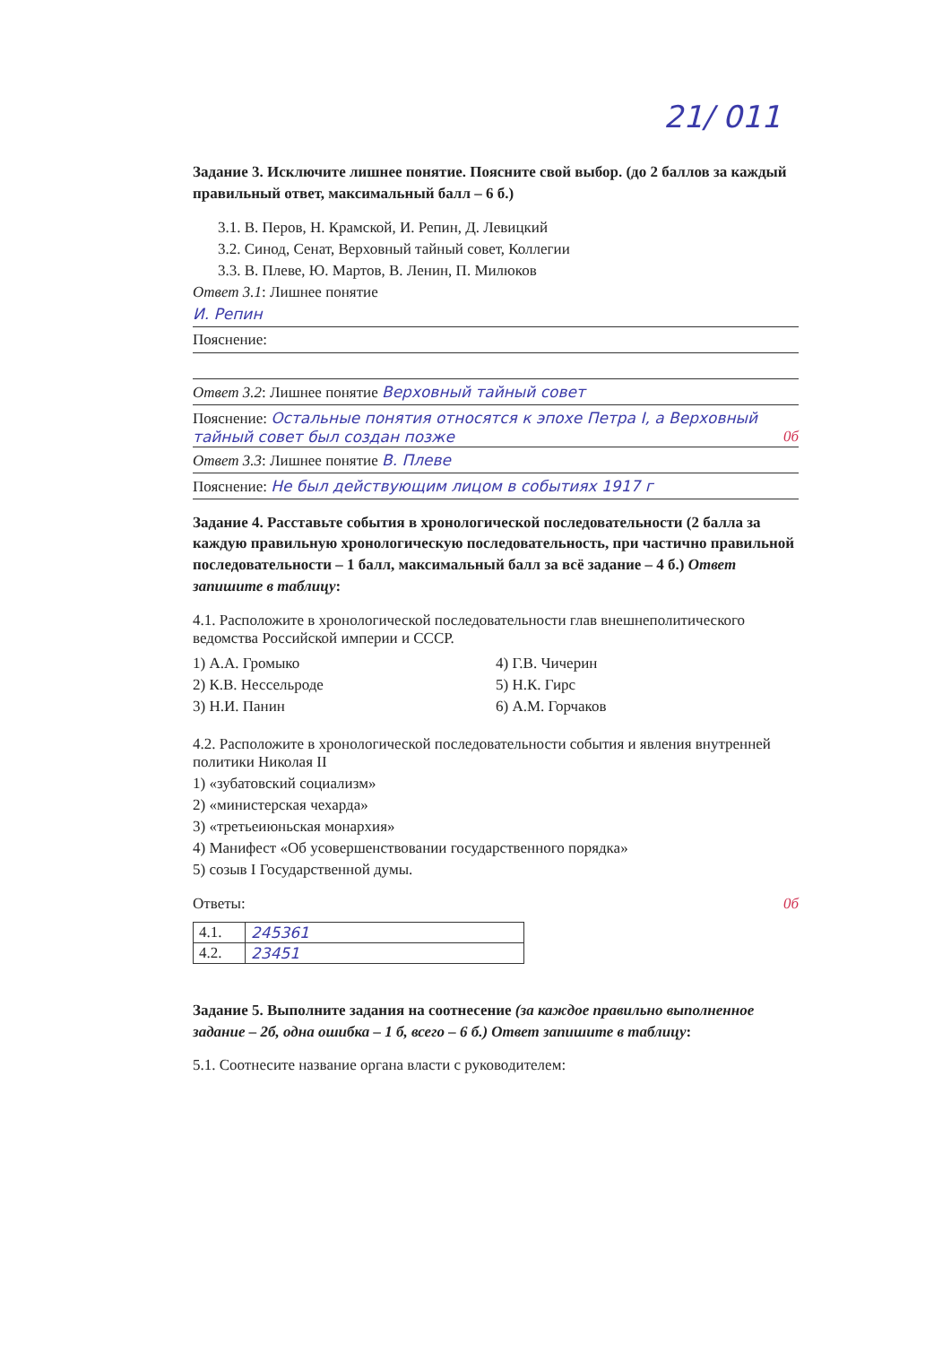21/ 011
Задание 3. Исключите лишнее понятие. Поясните свой выбор. (до 2 баллов за каждый правильный ответ, максимальный балл – 6 б.)
3.1. В. Перов, Н. Крамской, И. Репин, Д. Левицкий
3.2. Синод, Сенат, Верховный тайный совет, Коллегии
3.3. В. Плеве, Ю. Мартов, В. Ленин, П. Милюков
Ответ 3.1: Лишнее понятие
И. Репин
Пояснение:
Ответ 3.2: Лишнее понятие Верховный тайный совет
Пояснение: Остальные понятия относятся к эпохе Петра I, а Верховный тайный совет был создан позже 0б
Ответ 3.3: Лишнее понятие В. Плеве
Пояснение: Не был действующим лицом в событиях 1917 г
Задание 4. Расставьте события в хронологической последовательности (2 балла за каждую правильную хронологическую последовательность, при частично правильной последовательности – 1 балл, максимальный балл за всё задание – 4 б.) Ответ запишите в таблицу:
4.1. Расположите в хронологической последовательности глав внешнеполитического ведомства Российской империи и СССР.
1) А.А. Громыко
2) К.В. Нессельроде
3) Н.И. Панин
4) Г.В. Чичерин
5) Н.К. Гирс
6) А.М. Горчаков
4.2. Расположите в хронологической последовательности события и явления внутренней политики Николая II
1) «зубатовский социализм»
2) «министерская чехарда»
3) «третьеиюньская монархия»
4) Манифест «Об усовершенствовании государственного порядка»
5) созыв I Государственной думы.
Ответы: 0б
| 4.1. | 245361 |
| 4.2. | 23451 |
Задание 5. Выполните задания на соотнесение (за каждое правильно выполненное задание – 2б, одна ошибка – 1 б, всего – 6 б.) Ответ запишите в таблицу:
5.1. Соотнесите название органа власти с руководителем: